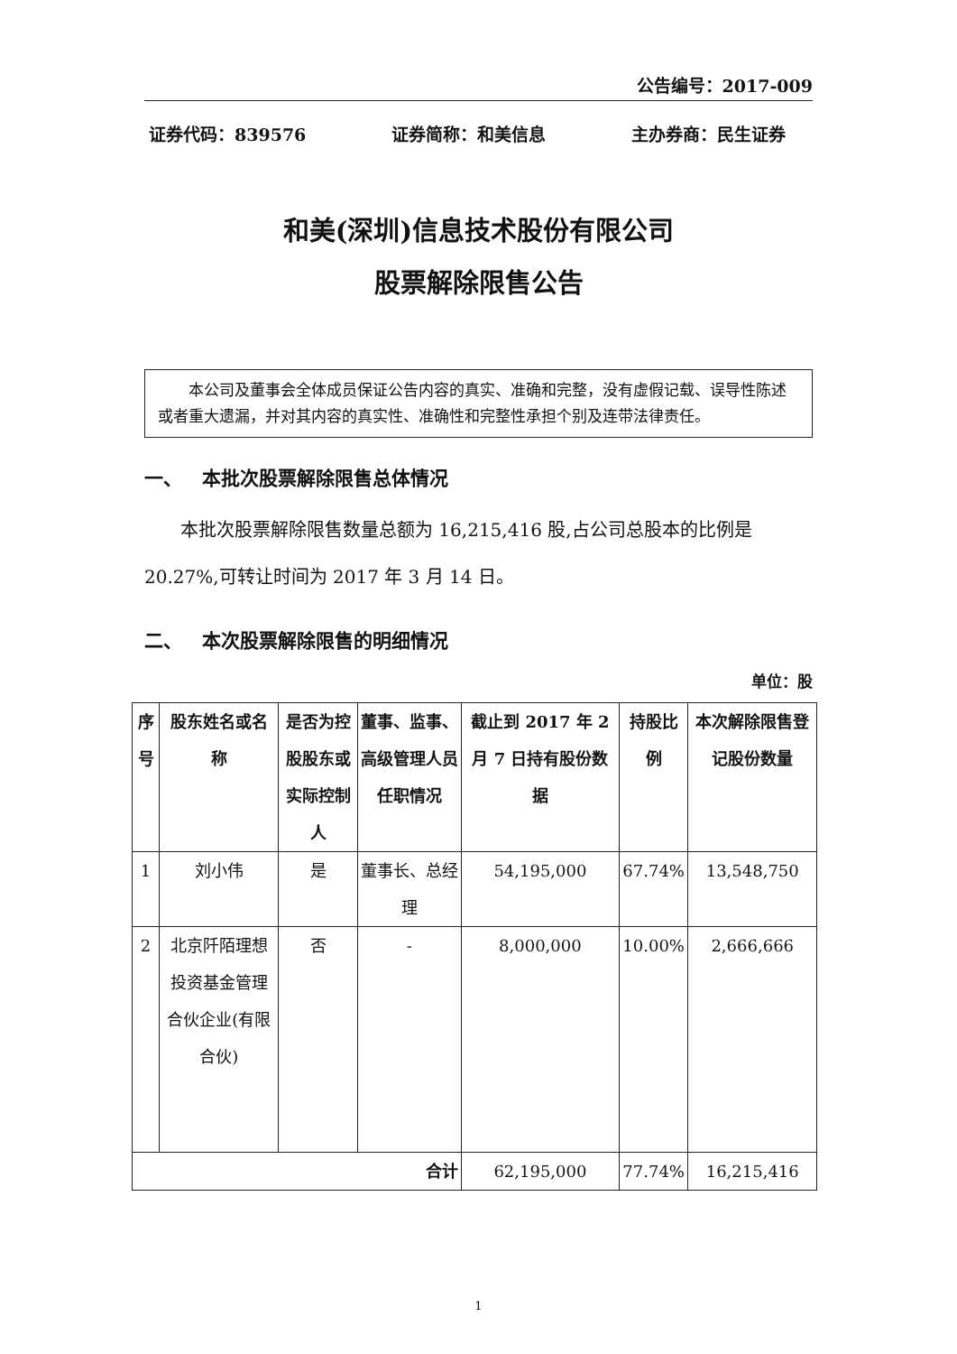公告编号：2017-009
证券代码：839576 证券简称：和美信息 主办券商：民生证券
和美(深圳)信息技术股份有限公司
股票解除限售公告
本公司及董事会全体成员保证公告内容的真实、准确和完整，没有虚假记载、误导性陈述或者重大遗漏，并对其内容的真实性、准确性和完整性承担个别及连带法律责任。
一、 本批次股票解除限售总体情况
本批次股票解除限售数量总额为 16,215,416 股,占公司总股本的比例是 20.27%,可转让时间为 2017 年 3 月 14 日。
二、 本次股票解除限售的明细情况
单位：股
| 序号 | 股东姓名或名称 | 是否为控股股东或实际控制人 | 董事、监事、高级管理人员任职情况 | 截止到 2017 年 2 月 7 日持有股份数据 | 持股比例 | 本次解除限售登记股份数量 |
| --- | --- | --- | --- | --- | --- | --- |
| 1 | 刘小伟 | 是 | 董事长、总经理 | 54,195,000 | 67.74% | 13,548,750 |
| 2 | 北京阡陌理想投资基金管理合伙企业(有限合伙) | 否 | - | 8,000,000 | 10.00% | 2,666,666 |
| 合计 | | | | 62,195,000 | 77.74% | 16,215,416 |
1